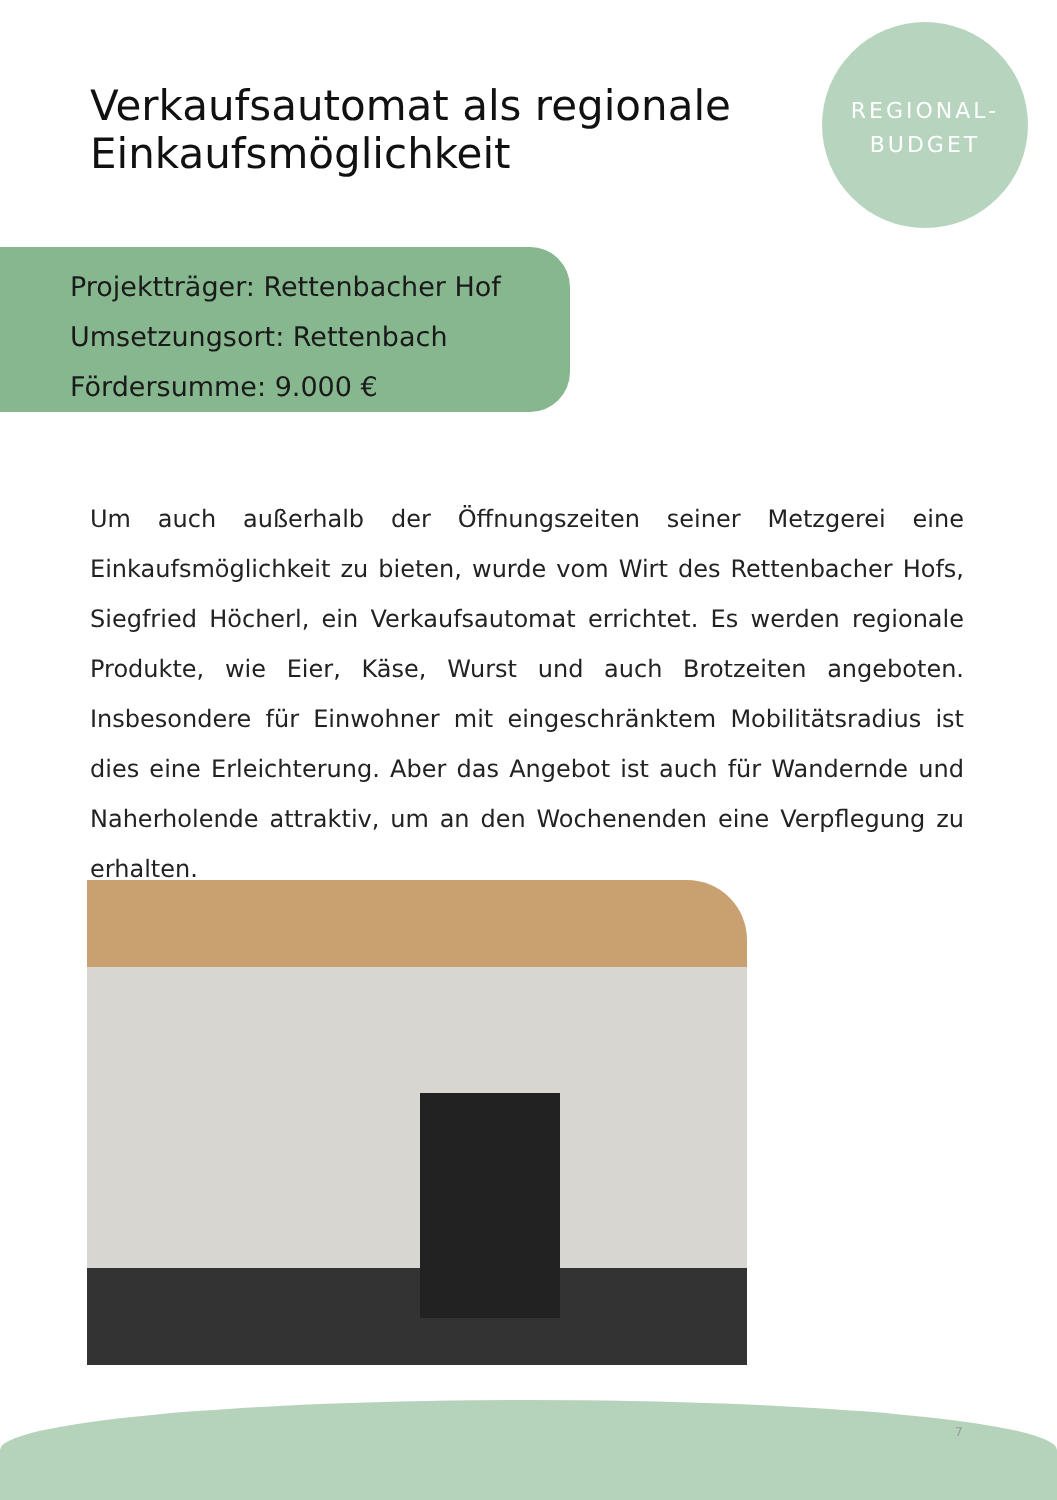Verkaufsautomat als regionale
Einkaufsmöglichkeit
REGIONAL-
BUDGET
Projektträger: Rettenbacher Hof
Umsetzungsort: Rettenbach
Fördersumme: 9.000 €
Um auch außerhalb der Öffnungszeiten seiner Metzgerei eine Einkaufsmöglichkeit zu bieten, wurde vom Wirt des Rettenbacher Hofs, Siegfried Höcherl, ein Verkaufsautomat errichtet. Es werden regionale Produkte, wie Eier, Käse, Wurst und auch Brotzeiten angeboten. Insbesondere für Einwohner mit eingeschränktem Mobilitätsradius ist dies eine Erleichterung. Aber das Angebot ist auch für Wandernde und Naherholende attraktiv, um an den Wochenenden eine Verpflegung zu erhalten.
7